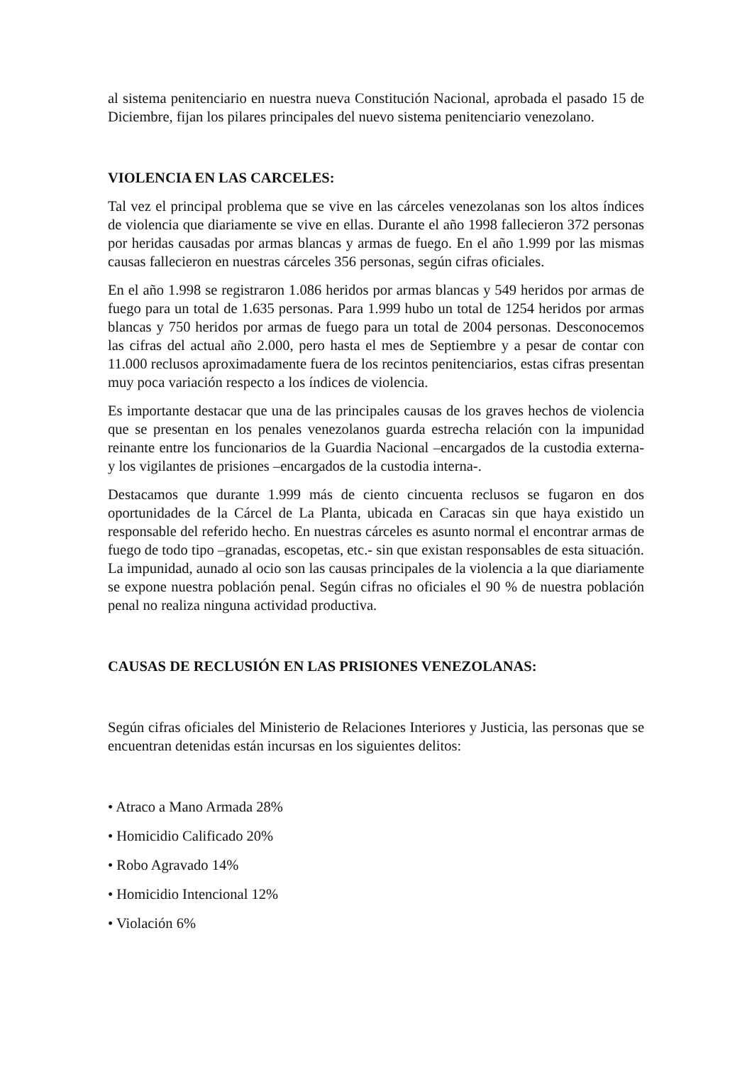al sistema penitenciario en nuestra nueva Constitución Nacional, aprobada el pasado 15 de Diciembre, fijan los pilares principales del nuevo sistema penitenciario venezolano.
VIOLENCIA EN LAS CARCELES:
Tal vez el principal problema que se vive en las cárceles venezolanas son los altos índices de violencia que diariamente se vive en ellas. Durante el año 1998 fallecieron 372 personas por heridas causadas por armas blancas y armas de fuego. En el año 1.999 por las mismas causas fallecieron en nuestras cárceles 356 personas, según cifras oficiales.
En el año 1.998 se registraron 1.086 heridos por armas blancas y 549 heridos por armas de fuego para un total de 1.635 personas. Para 1.999 hubo un total de 1254 heridos por armas blancas y 750 heridos por armas de fuego para un total de 2004 personas. Desconocemos las cifras del actual año 2.000, pero hasta el mes de Septiembre y a pesar de contar con 11.000 reclusos aproximadamente fuera de los recintos penitenciarios, estas cifras presentan muy poca variación respecto a los índices de violencia.
Es importante destacar que una de las principales causas de los graves hechos de violencia que se presentan en los penales venezolanos guarda estrecha relación con la impunidad reinante entre los funcionarios de la Guardia Nacional –encargados de la custodia externa- y los vigilantes de prisiones –encargados de la custodia interna-.
Destacamos que durante 1.999 más de ciento cincuenta reclusos se fugaron en dos oportunidades de la Cárcel de La Planta, ubicada en Caracas sin que haya existido un responsable del referido hecho. En nuestras cárceles es asunto normal el encontrar armas de fuego de todo tipo –granadas, escopetas, etc.- sin que existan responsables de esta situación. La impunidad, aunado al ocio son las causas principales de la violencia a la que diariamente se expone nuestra población penal. Según cifras no oficiales el 90 % de nuestra población penal no realiza ninguna actividad productiva.
CAUSAS DE RECLUSIÓN EN LAS PRISIONES VENEZOLANAS:
Según cifras oficiales del Ministerio de Relaciones Interiores y Justicia, las personas que se encuentran detenidas están incursas en los siguientes delitos:
• Atraco a Mano Armada 28%
• Homicidio Calificado 20%
• Robo Agravado 14%
• Homicidio Intencional 12%
• Violación 6%